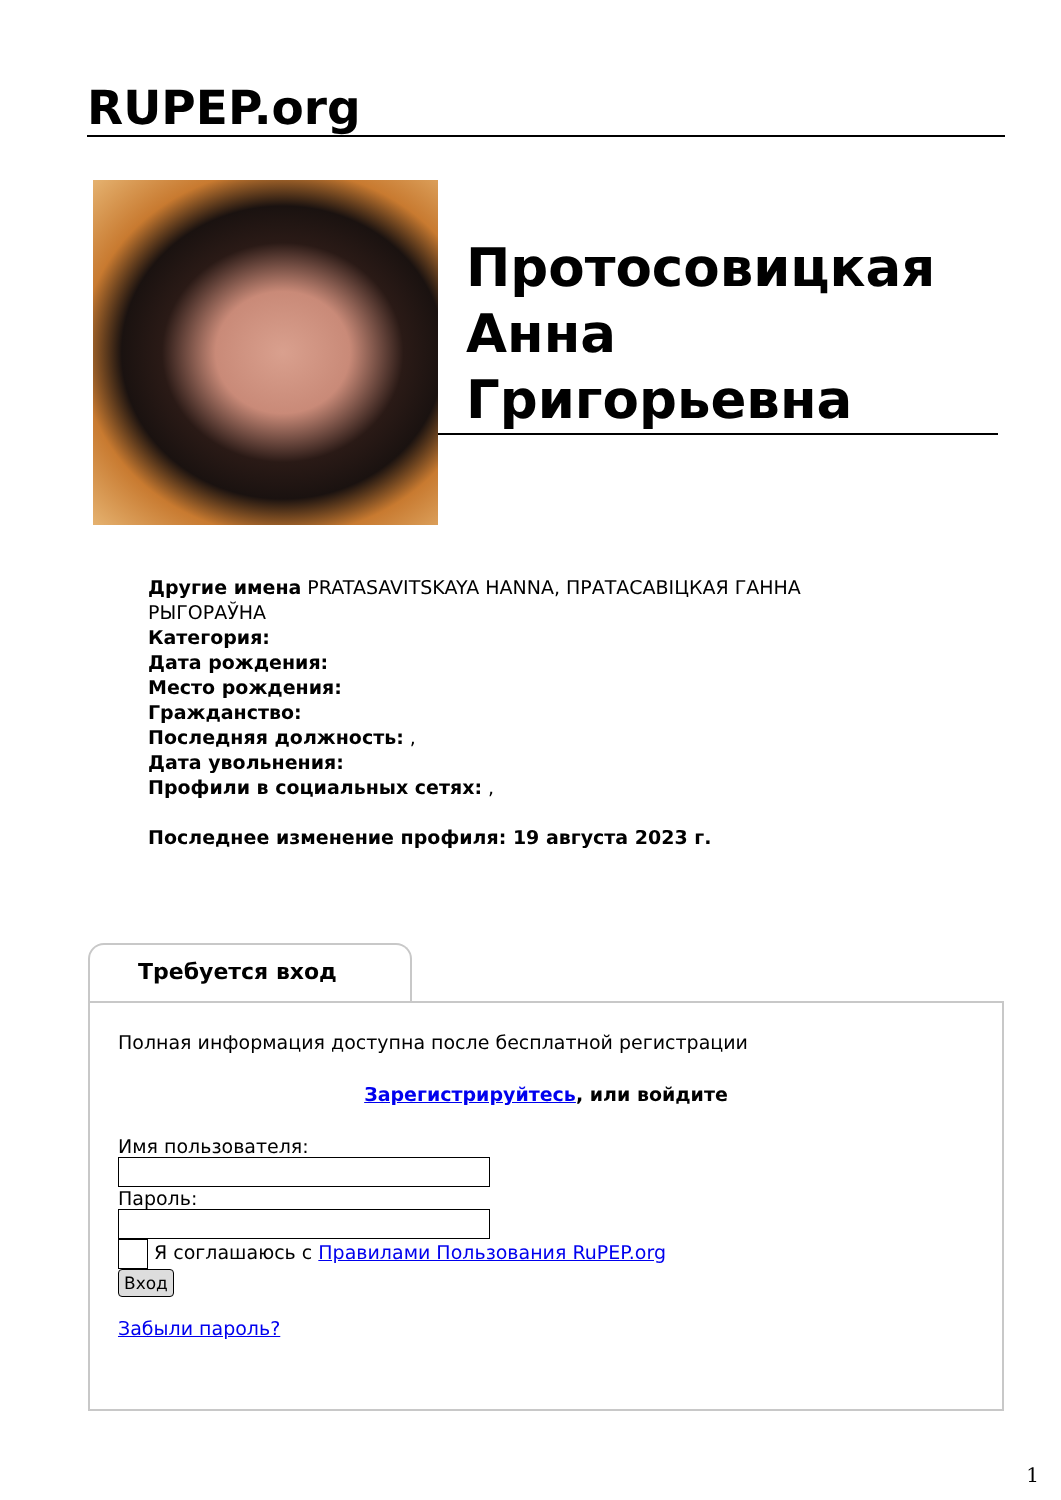RUPEP.org
Протосовицкая Анна Григорьевна
Другие имена PRATASAVITSKAYA HANNA, ПРАТАСАВІЦКАЯ ГАННА РЫГОРАЎНА
Категория:
Дата рождения:
Место рождения:
Гражданство:
Последняя должность: ,
Дата увольнения:
Профили в социальных сетях: ,
Последнее изменение профиля: 19 августа 2023 г.
Требуется вход
Полная информация доступна после бесплатной регистрации
Зарегистрируйтесь, или войдите
Имя пользователя:
Пароль:
Я соглашаюсь с Правилами Пользования RuPEP.org
Вход
Забыли пароль?
1